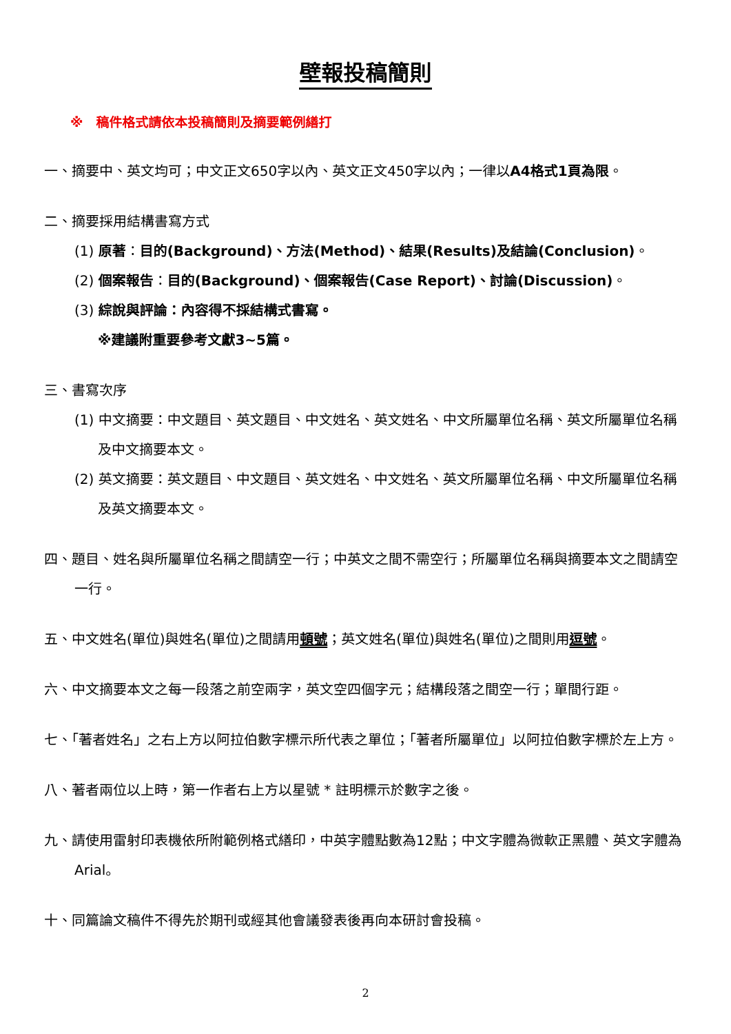壁報投稿簡則
※　稿件格式請依本投稿簡則及摘要範例繕打
一、摘要中、英文均可；中文正文650字以內、英文正文450字以內；一律以A4格式1頁為限。
二、摘要採用結構書寫方式
(1) 原著：目的(Background)、方法(Method)、結果(Results)及結論(Conclusion)。
(2) 個案報告：目的(Background)、個案報告(Case Report)、討論(Discussion)。
(3) 綜說與評論：內容得不採結構式書寫。
※建議附重要參考文獻3~5篇。
三、書寫次序
(1) 中文摘要：中文題目、英文題目、中文姓名、英文姓名、中文所屬單位名稱、英文所屬單位名稱及中文摘要本文。
(2) 英文摘要：英文題目、中文題目、英文姓名、中文姓名、英文所屬單位名稱、中文所屬單位名稱及英文摘要本文。
四、題目、姓名與所屬單位名稱之間請空一行；中英文之間不需空行；所屬單位名稱與摘要本文之間請空一行。
五、中文姓名(單位)與姓名(單位)之間請用頓號；英文姓名(單位)與姓名(單位)之間則用逗號。
六、中文摘要本文之每一段落之前空兩字，英文空四個字元；結構段落之間空一行；單間行距。
七、「著者姓名」之右上方以阿拉伯數字標示所代表之單位；「著者所屬單位」以阿拉伯數字標於左上方。
八、著者兩位以上時，第一作者右上方以星號 * 註明標示於數字之後。
九、請使用雷射印表機依所附範例格式繕印，中英字體點數為12點；中文字體為微軟正黑體、英文字體為Arial。
十、同篇論文稿件不得先於期刊或經其他會議發表後再向本研討會投稿。
2